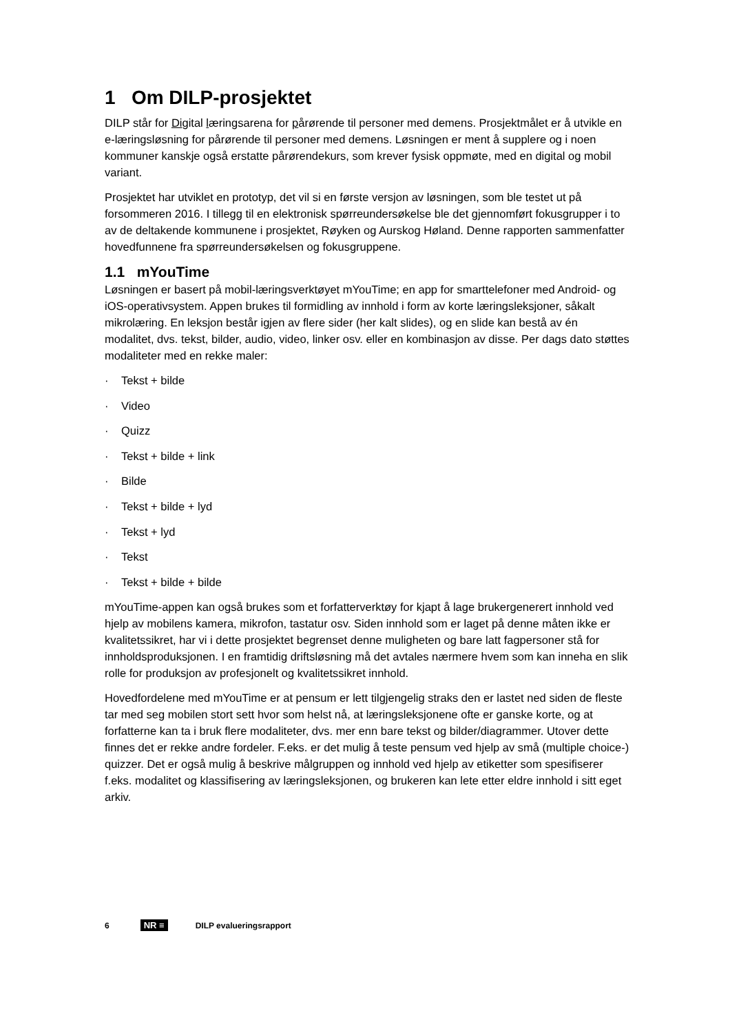1 Om DILP-prosjektet
DILP står for Digital læringsarena for pårørende til personer med demens. Prosjektmålet er å utvikle en e-læringsløsning for pårørende til personer med demens. Løsningen er ment å supplere og i noen kommuner kanskje også erstatte pårørendekurs, som krever fysisk oppmøte, med en digital og mobil variant.
Prosjektet har utviklet en prototyp, det vil si en første versjon av løsningen, som ble testet ut på forsommeren 2016. I tillegg til en elektronisk spørreundersøkelse ble det gjennomført fokusgrupper i to av de deltakende kommunene i prosjektet, Røyken og Aurskog Høland. Denne rapporten sammenfatter hovedfunnene fra spørreundersøkelsen og fokusgruppene.
1.1 mYouTime
Løsningen er basert på mobil-læringsverktøyet mYouTime; en app for smarttelefoner med Android- og iOS-operativsystem. Appen brukes til formidling av innhold i form av korte læringsleksjoner, såkalt mikrolæring. En leksjon består igjen av flere sider (her kalt slides), og en slide kan bestå av én modalitet, dvs. tekst, bilder, audio, video, linker osv. eller en kombinasjon av disse. Per dags dato støttes modaliteter med en rekke maler:
· Tekst + bilde
· Video
· Quizz
· Tekst + bilde + link
· Bilde
· Tekst + bilde + lyd
· Tekst + lyd
· Tekst
· Tekst + bilde + bilde
mYouTime-appen kan også brukes som et forfatterverktøy for kjapt å lage brukergenerert innhold ved hjelp av mobilens kamera, mikrofon, tastatur osv. Siden innhold som er laget på denne måten ikke er kvalitetssikret, har vi i dette prosjektet begrenset denne muligheten og bare latt fagpersoner stå for innholdsproduksjonen. I en framtidig driftsløsning må det avtales nærmere hvem som kan inneha en slik rolle for produksjon av profesjonelt og kvalitetssikret innhold.
Hovedfordelene med mYouTime er at pensum er lett tilgjengelig straks den er lastet ned siden de fleste tar med seg mobilen stort sett hvor som helst nå, at læringsleksjonene ofte er ganske korte, og at forfatterne kan ta i bruk flere modaliteter, dvs. mer enn bare tekst og bilder/diagrammer. Utover dette finnes det er rekke andre fordeler. F.eks. er det mulig å teste pensum ved hjelp av små (multiple choice-) quizzer. Det er også mulig å beskrive målgruppen og innhold ved hjelp av etiketter som spesifiserer f.eks. modalitet og klassifisering av læringsleksjonen, og brukeren kan lete etter eldre innhold i sitt eget arkiv.
6 NR ≡ DILP evalueringsrapport